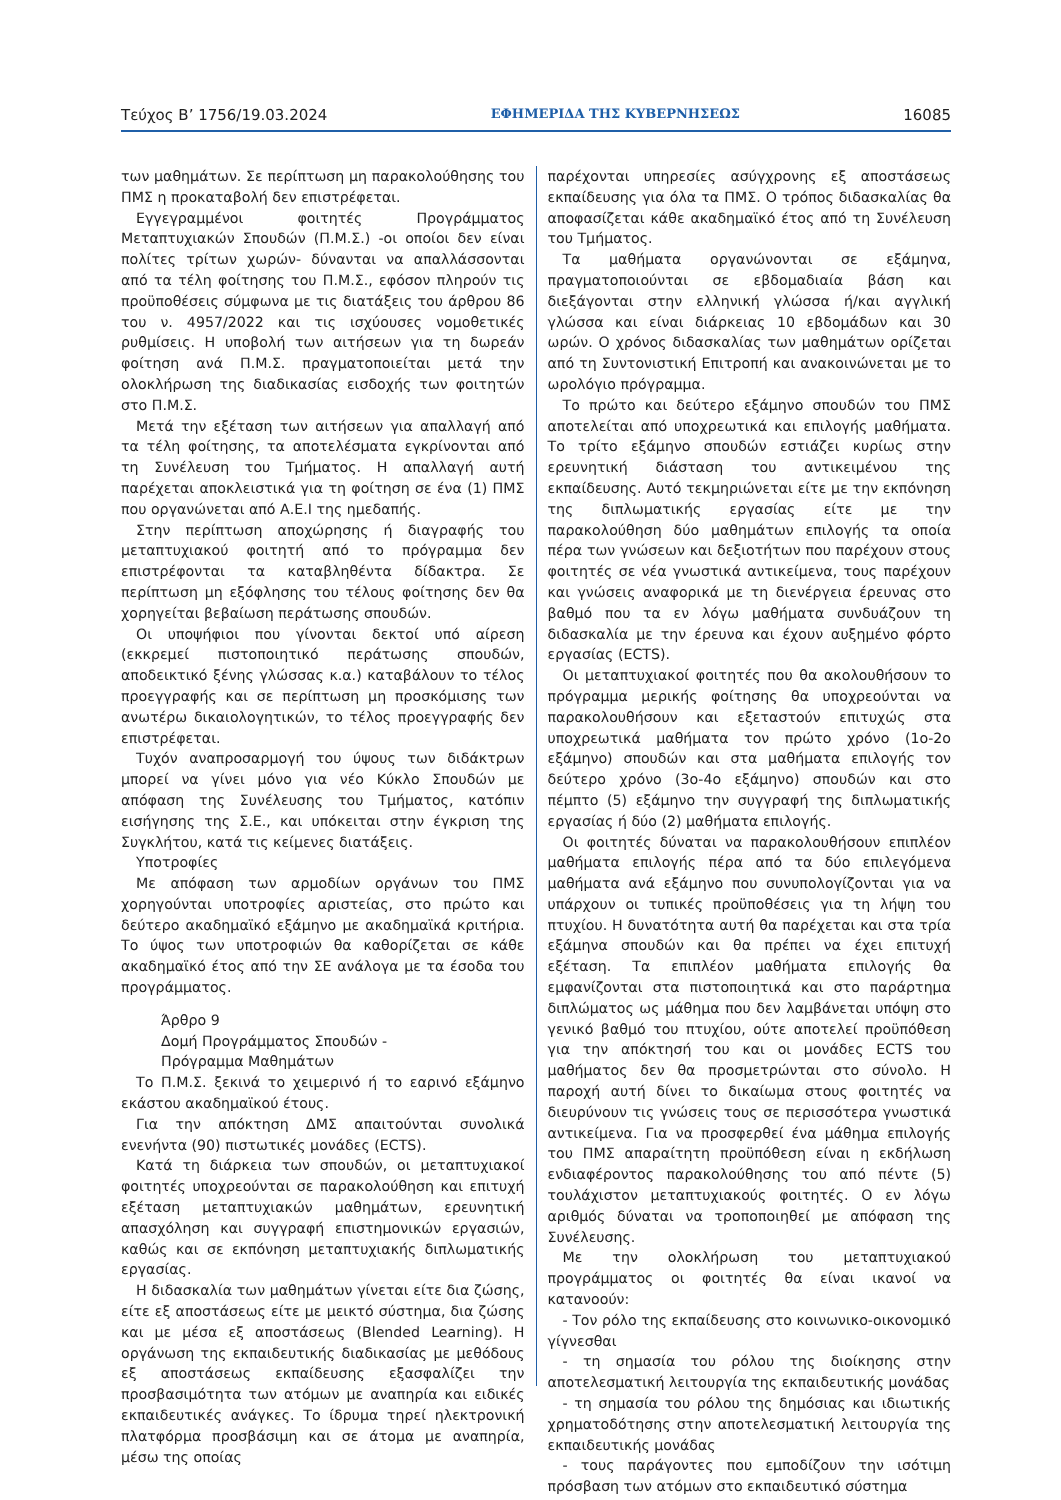Τεύχος Β’ 1756/19.03.2024 ΕΦΗΜΕΡΙΔΑ ΤΗΣ ΚΥΒΕΡΝΗΣΕΩΣ 16085
των μαθημάτων. Σε περίπτωση μη παρακολούθησης του ΠΜΣ η προκαταβολή δεν επιστρέφεται.
Εγγεγραμμένοι φοιτητές Προγράμματος Μεταπτυχιακών Σπουδών (Π.Μ.Σ.) -οι οποίοι δεν είναι πολίτες τρίτων χωρών- δύνανται να απαλλάσσονται από τα τέλη φοίτησης του Π.Μ.Σ., εφόσον πληρούν τις προϋποθέσεις σύμφωνα με τις διατάξεις του άρθρου 86 του ν. 4957/2022 και τις ισχύουσες νομοθετικές ρυθμίσεις. Η υποβολή των αιτήσεων για τη δωρεάν φοίτηση ανά Π.Μ.Σ. πραγματοποιείται μετά την ολοκλήρωση της διαδικασίας εισδοχής των φοιτητών στο Π.Μ.Σ.
Μετά την εξέταση των αιτήσεων για απαλλαγή από τα τέλη φοίτησης, τα αποτελέσματα εγκρίνονται από τη Συνέλευση του Τμήματος. Η απαλλαγή αυτή παρέχεται αποκλειστικά για τη φοίτηση σε ένα (1) ΠΜΣ που οργανώνεται από Α.Ε.Ι της ημεδαπής.
Στην περίπτωση αποχώρησης ή διαγραφής του μεταπτυχιακού φοιτητή από το πρόγραμμα δεν επιστρέφονται τα καταβληθέντα δίδακτρα. Σε περίπτωση μη εξόφλησης του τέλους φοίτησης δεν θα χορηγείται βεβαίωση περάτωσης σπουδών.
Οι υποψήφιοι που γίνονται δεκτοί υπό αίρεση (εκκρεμεί πιστοποιητικό περάτωσης σπουδών, αποδεικτικό ξένης γλώσσας κ.α.) καταβάλουν το τέλος προεγγραφής και σε περίπτωση μη προσκόμισης των ανωτέρω δικαιολογητικών, το τέλος προεγγραφής δεν επιστρέφεται.
Τυχόν αναπροσαρμογή του ύψους των διδάκτρων μπορεί να γίνει μόνο για νέο Κύκλο Σπουδών με απόφαση της Συνέλευσης του Τμήματος, κατόπιν εισήγησης της Σ.Ε., και υπόκειται στην έγκριση της Συγκλήτου, κατά τις κείμενες διατάξεις.
Υποτροφίες
Με απόφαση των αρμοδίων οργάνων του ΠΜΣ χορηγούνται υποτροφίες αριστείας, στο πρώτο και δεύτερο ακαδημαϊκό εξάμηνο με ακαδημαϊκά κριτήρια. Το ύψος των υποτροφιών θα καθορίζεται σε κάθε ακαδημαϊκό έτος από την ΣΕ ανάλογα με τα έσοδα του προγράμματος.
Άρθρο 9
Δομή Προγράμματος Σπουδών -
Πρόγραμμα Μαθημάτων
Το Π.Μ.Σ. ξεκινά το χειμερινό ή το εαρινό εξάμηνο εκάστου ακαδημαϊκού έτους.
Για την απόκτηση ΔΜΣ απαιτούνται συνολικά ενενήντα (90) πιστωτικές μονάδες (ECTS).
Κατά τη διάρκεια των σπουδών, οι μεταπτυχιακοί φοιτητές υποχρεούνται σε παρακολούθηση και επιτυχή εξέταση μεταπτυχιακών μαθημάτων, ερευνητική απασχόληση και συγγραφή επιστημονικών εργασιών, καθώς και σε εκπόνηση μεταπτυχιακής διπλωματικής εργασίας.
Η διδασκαλία των μαθημάτων γίνεται είτε δια ζώσης, είτε εξ αποστάσεως είτε με μεικτό σύστημα, δια ζώσης και με μέσα εξ αποστάσεως (Blended Learning). Η οργάνωση της εκπαιδευτικής διαδικασίας με μεθόδους εξ αποστάσεως εκπαίδευσης εξασφαλίζει την προσβασιμότητα των ατόμων με αναπηρία και ειδικές εκπαιδευτικές ανάγκες. Το ίδρυμα τηρεί ηλεκτρονική πλατφόρμα προσβάσιμη και σε άτομα με αναπηρία, μέσω της οποίας
παρέχονται υπηρεσίες ασύγχρονης εξ αποστάσεως εκπαίδευσης για όλα τα ΠΜΣ. Ο τρόπος διδασκαλίας θα αποφασίζεται κάθε ακαδημαϊκό έτος από τη Συνέλευση του Τμήματος.
Τα μαθήματα οργανώνονται σε εξάμηνα, πραγματοποιούνται σε εβδομαδιαία βάση και διεξάγονται στην ελληνική γλώσσα ή/και αγγλική γλώσσα και είναι διάρκειας 10 εβδομάδων και 30 ωρών. Ο χρόνος διδασκαλίας των μαθημάτων ορίζεται από τη Συντονιστική Επιτροπή και ανακοινώνεται με το ωρολόγιο πρόγραμμα.
Το πρώτο και δεύτερο εξάμηνο σπουδών του ΠΜΣ αποτελείται από υποχρεωτικά και επιλογής μαθήματα. Το τρίτο εξάμηνο σπουδών εστιάζει κυρίως στην ερευνητική διάσταση του αντικειμένου της εκπαίδευσης. Αυτό τεκμηριώνεται είτε με την εκπόνηση της διπλωματικής εργασίας είτε με την παρακολούθηση δύο μαθημάτων επιλογής τα οποία πέρα των γνώσεων και δεξιοτήτων που παρέχουν στους φοιτητές σε νέα γνωστικά αντικείμενα, τους παρέχουν και γνώσεις αναφορικά με τη διενέργεια έρευνας στο βαθμό που τα εν λόγω μαθήματα συνδυάζουν τη διδασκαλία με την έρευνα και έχουν αυξημένο φόρτο εργασίας (ECTS).
Οι μεταπτυχιακοί φοιτητές που θα ακολουθήσουν το πρόγραμμα μερικής φοίτησης θα υποχρεούνται να παρακολουθήσουν και εξεταστούν επιτυχώς στα υποχρεωτικά μαθήματα τον πρώτο χρόνο (1ο-2ο εξάμηνο) σπουδών και στα μαθήματα επιλογής τον δεύτερο χρόνο (3ο-4ο εξάμηνο) σπουδών και στο πέμπτο (5) εξάμηνο την συγγραφή της διπλωματικής εργασίας ή δύο (2) μαθήματα επιλογής.
Οι φοιτητές δύναται να παρακολουθήσουν επιπλέον μαθήματα επιλογής πέρα από τα δύο επιλεγόμενα μαθήματα ανά εξάμηνο που συνυπολογίζονται για να υπάρχουν οι τυπικές προϋποθέσεις για τη λήψη του πτυχίου. Η δυνατότητα αυτή θα παρέχεται και στα τρία εξάμηνα σπουδών και θα πρέπει να έχει επιτυχή εξέταση. Τα επιπλέον μαθήματα επιλογής θα εμφανίζονται στα πιστοποιητικά και στο παράρτημα διπλώματος ως μάθημα που δεν λαμβάνεται υπόψη στο γενικό βαθμό του πτυχίου, ούτε αποτελεί προϋπόθεση για την απόκτησή του και οι μονάδες ECTS του μαθήματος δεν θα προσμετρώνται στο σύνολο. Η παροχή αυτή δίνει το δικαίωμα στους φοιτητές να διευρύνουν τις γνώσεις τους σε περισσότερα γνωστικά αντικείμενα. Για να προσφερθεί ένα μάθημα επιλογής του ΠΜΣ απαραίτητη προϋπόθεση είναι η εκδήλωση ενδιαφέροντος παρακολούθησης του από πέντε (5) τουλάχιστον μεταπτυχιακούς φοιτητές. Ο εν λόγω αριθμός δύναται να τροποποιηθεί με απόφαση της Συνέλευσης.
Με την ολοκλήρωση του μεταπτυχιακού προγράμματος οι φοιτητές θα είναι ικανοί να κατανοούν:
- Τον ρόλο της εκπαίδευσης στο κοινωνικο-οικονομικό γίγνεσθαι
- τη σημασία του ρόλου της διοίκησης στην αποτελεσματική λειτουργία της εκπαιδευτικής μονάδας
- τη σημασία του ρόλου της δημόσιας και ιδιωτικής χρηματοδότησης στην αποτελεσματική λειτουργία της εκπαιδευτικής μονάδας
- τους παράγοντες που εμποδίζουν την ισότιμη πρόσβαση των ατόμων στο εκπαιδευτικό σύστημα